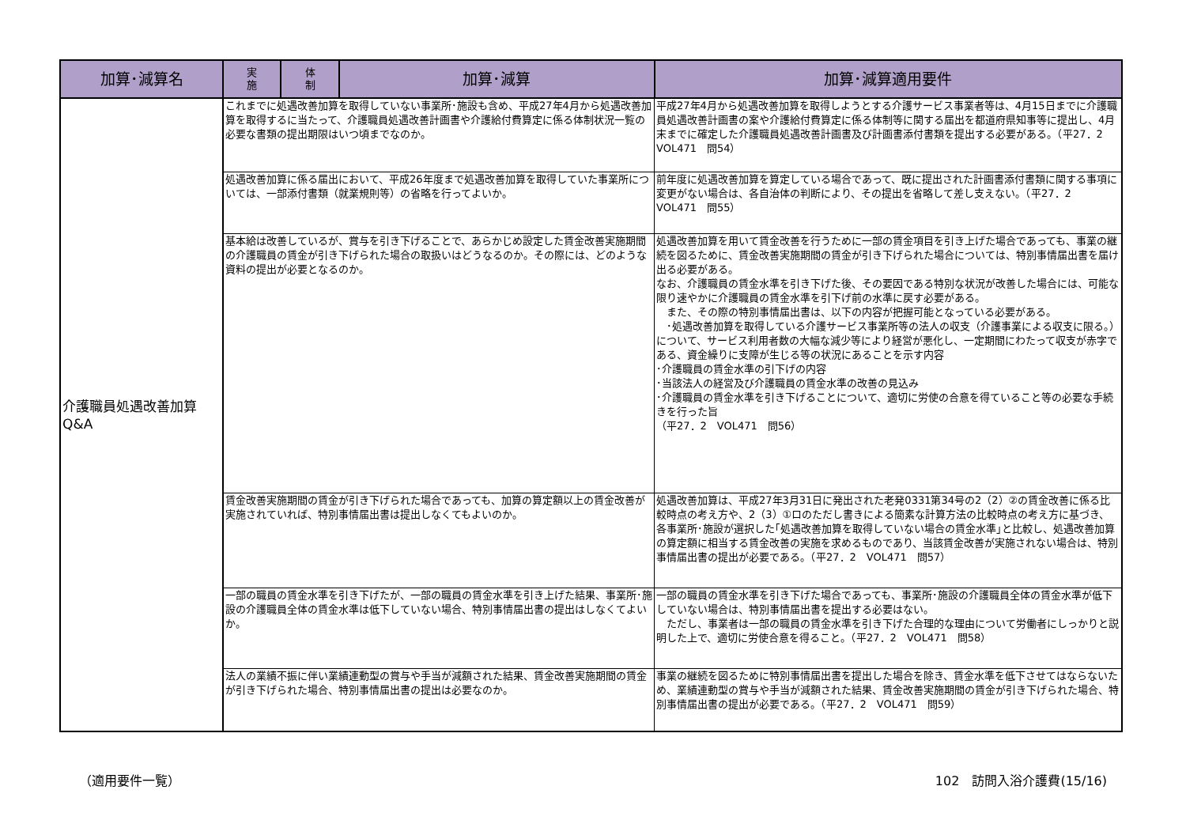| 加算･減算名 | 実 施 | 体 制 | 加算･減算 | 加算･減算適用要件 | |
| --- | --- | --- | --- | --- | --- |
| 介護職員処遇改善加算 Q&A | これまでに処遇改善加算を取得していない事業所･施設も含め、平成27年4月から処遇改善加算を取得するに当たって、介護職員処遇改善計画書や介護給付費算定に係る体制状況一覧の必要な書類の提出期限はいつ頃までなのか。 | | | 平成27年4月から処遇改善加算を取得しようとする介護サービス事業者等は、4月15日までに介護職員処遇改善計画書の案や介護給付費算定に係る体制等に関する届出を都道府県知事等に提出し、4月末までに確定した介護職員処遇改善計画書及び計画書添付書類を提出する必要がある。（平27．2 VOL471 問54） | |
| | 処遇改善加算に係る届出において、平成26年度まで処遇改善加算を取得していた事業所については、一部添付書類（就業規則等）の省略を行ってよいか。 | | | 前年度に処遇改善加算を算定している場合であって、既に提出された計画書添付書類に関する事項に変更がない場合は、各自治体の判断により、その提出を省略して差し支えない。（平27．2 VOL471 問55） | |
| | 基本給は改善しているが、賞与を引き下げることで、あらかじめ設定した賃金改善実施期間の介護職員の賃金が引き下げられた場合の取扱いはどうなるのか。その際には、どのような資料の提出が必要となるのか。 | | | 処遇改善加算を用いて賃金改善を行うために一部の賃金項目を引き上げた場合であっても、事業の継続を図るために、賃金改善実施期間の賃金が引き下げられた場合については、特別事情届出書を届け出る必要がある。 なお、介護職員の賃金水準を引き下げた後、その要因である特別な状況が改善した場合には、可能な限り速やかに介護職員の賃金水準を引下げ前の水準に戻す必要がある。 また、その際の特別事情届出書は、以下の内容が把握可能となっている必要がある。 ･処遇改善加算を取得している介護サービス事業所等の法人の収支（介護事業による収支に限る。）について、サービス利用者数の大幅な減少等により経営が悪化し、一定期間にわたって収支が赤字である、資金繰りに支障が生じる等の状況にあることを示す内容 ･介護職員の賃金水準の引下げの内容 ･当該法人の経営及び介護職員の賃金水準の改善の見込み ･介護職員の賃金水準を引き下げることについて、適切に労使の合意を得ていること等の必要な手続きを行った旨 （平27．2 VOL471 問56） | |
| | 賃金改善実施期間の賃金が引き下げられた場合であっても、加算の算定額以上の賃金改善が実施されていれば、特別事情届出書は提出しなくてもよいのか。 | | | 処遇改善加算は、平成27年3月31日に発出された老発0331第34号の2（2）②の賃金改善に係る比較時点の考え方や、2（3）①ロのただし書きによる簡素な計算方法の比較時点の考え方に基づき、各事業所･施設が選択した｢処遇改善加算を取得していない場合の賃金水準｣と比較し、処遇改善加算の算定額に相当する賃金改善の実施を求めるものであり、当該賃金改善が実施されない場合は、特別事情届出書の提出が必要である。（平27．2 VOL471 問57） | |
| | 一部の職員の賃金水準を引き下げたが、一部の職員の賃金水準を引き上げた結果、事業所･施設の介護職員全体の賃金水準は低下していない場合、特別事情届出書の提出はしなくてよいか。 | | | 一部の職員の賃金水準を引き下げた場合であっても、事業所･施設の介護職員全体の賃金水準が低下していない場合は、特別事情届出書を提出する必要はない。 ただし、事業者は一部の職員の賃金水準を引き下げた合理的な理由について労働者にしっかりと説明した上で、適切に労使合意を得ること。（平27．2 VOL471 問58） | |
| | 法人の業績不振に伴い業績連動型の賞与や手当が減額された結果、賃金改善実施期間の賃金が引き下げられた場合、特別事情届出書の提出は必要なのか。 | | | 事業の継続を図るために特別事情届出書を提出した場合を除き、賃金水準を低下させてはならないため、業績連動型の賞与や手当が減額された結果、賃金改善実施期間の賃金が引き下げられた場合、特別事情届出書の提出が必要である。（平27．2 VOL471 問59） | |
（適用要件一覧） 102　訪問入浴介護費(15/16)